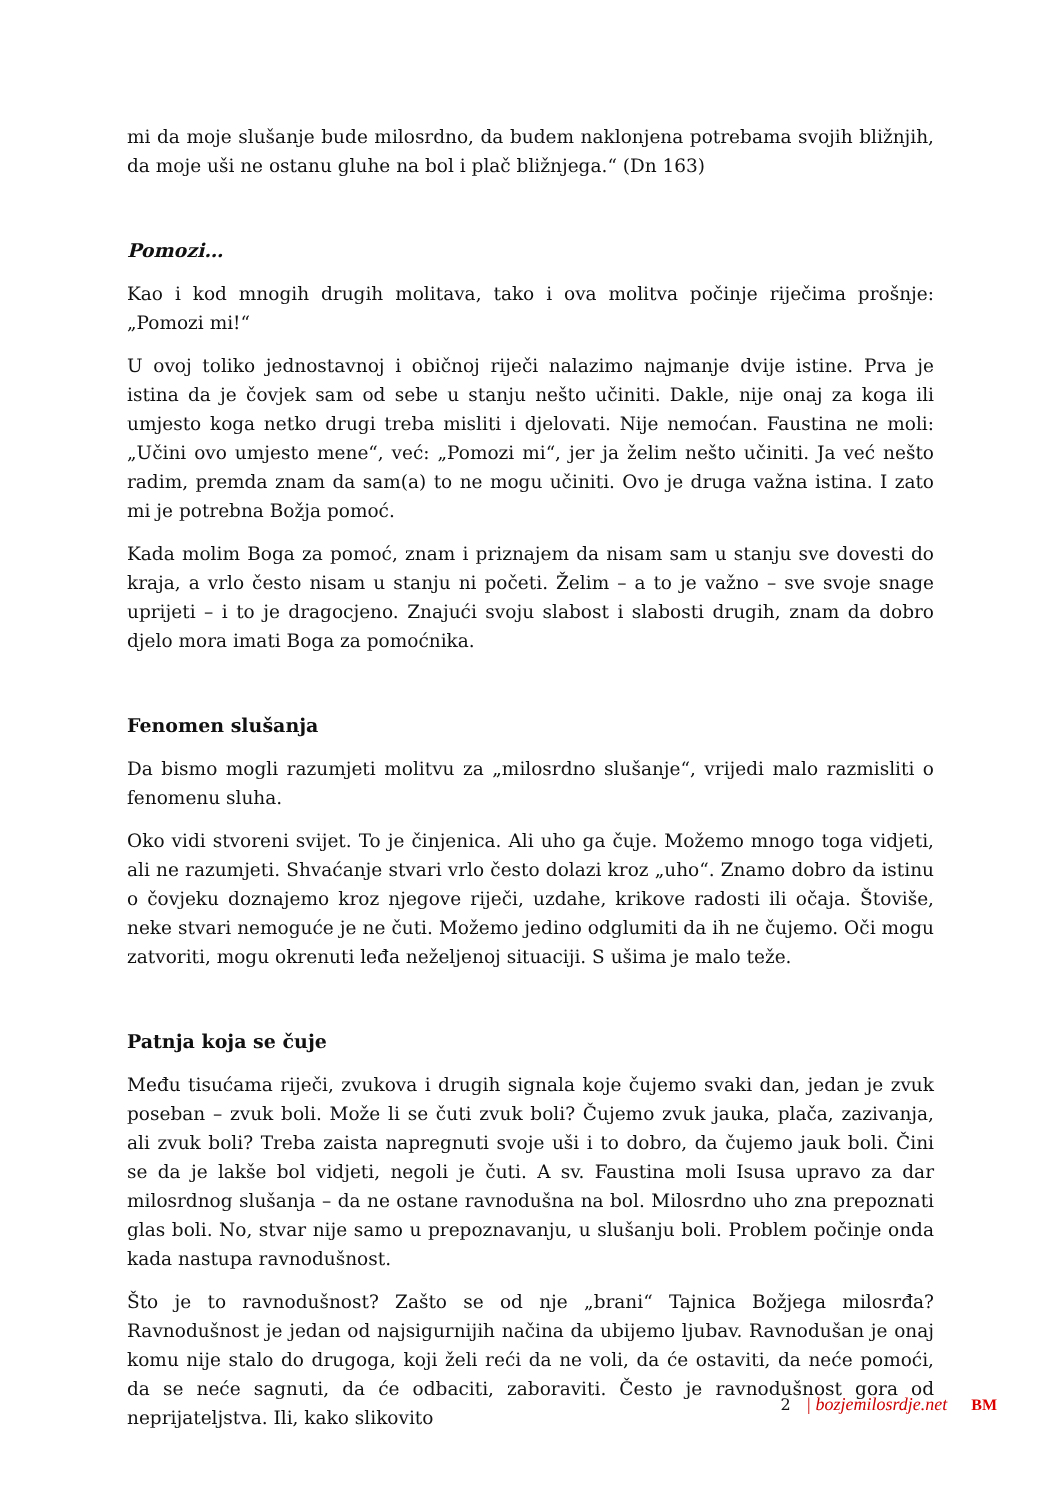mi da moje slušanje bude milosrdno, da budem naklonjena potrebama svojih bližnjih, da moje uši ne ostanu gluhe na bol i plač bližnjega.“ (Dn 163)
Pomozi…
Kao i kod mnogih drugih molitava, tako i ova molitva počinje riječima prošnje: „Pomozi mi!“
U ovoj toliko jednostavnoj i običnoj riječi nalazimo najmanje dvije istine. Prva je istina da je čovjek sam od sebe u stanju nešto učiniti. Dakle, nije onaj za koga ili umjesto koga netko drugi treba misliti i djelovati. Nije nemoćan. Faustina ne moli: „Učini ovo umjesto mene“, već: „Pomozi mi“, jer ja želim nešto učiniti. Ja već nešto radim, premda znam da sam(a) to ne mogu učiniti. Ovo je druga važna istina. I zato mi je potrebna Božja pomoć.
Kada molim Boga za pomoć, znam i priznajem da nisam sam u stanju sve dovesti do kraja, a vrlo često nisam u stanju ni početi. Želim – a to je važno – sve svoje snage uprijeti – i to je dragocjeno. Znajući svoju slabost i slabosti drugih, znam da dobro djelo mora imati Boga za pomoćnika.
Fenomen slušanja
Da bismo mogli razumjeti molitvu za „milosrdno slušanje“, vrijedi malo razmisliti o fenomenu sluha.
Oko vidi stvoreni svijet. To je činjenica. Ali uho ga čuje. Možemo mnogo toga vidjeti, ali ne razumjeti. Shvaćanje stvari vrlo često dolazi kroz „uho“. Znamo dobro da istinu o čovjeku doznajemo kroz njegove riječi, uzdahe, krikove radosti ili očaja. Štoviše, neke stvari nemoguće je ne čuti. Možemo jedino odglumiti da ih ne čujemo. Oči mogu zatvoriti, mogu okrenuti leđa neželjenoj situaciji. S ušima je malo teže.
Patnja koja se čuje
Među tisućama riječi, zvukova i drugih signala koje čujemo svaki dan, jedan je zvuk poseban – zvuk boli. Može li se čuti zvuk boli? Čujemo zvuk jauka, plača, zazivanja, ali zvuk boli? Treba zaista napregnuti svoje uši i to dobro, da čujemo jauk boli. Čini se da je lakše bol vidjeti, negoli je čuti. A sv. Faustina moli Isusa upravo za dar milosrdnog slušanja – da ne ostane ravnodušna na bol. Milosrdno uho zna prepoznati glas boli. No, stvar nije samo u prepoznavanju, u slušanju boli. Problem počinje onda kada nastupa ravnodušnost.
Što je to ravnodušnost? Zašto se od nje „brani“ Tajnica Božjega milosrđa? Ravnodušnost je jedan od najsigurnijih načina da ubijemo ljubav. Ravnodušan je onaj komu nije stalo do drugoga, koji želi reći da ne voli, da će ostaviti, da neće pomoći, da se neće sagnuti, da će odbaciti, zaboraviti. Često je ravnodušnost gora od neprijateljstva. Ili, kako slikovito
2 | bozjemilosrdje.net BM